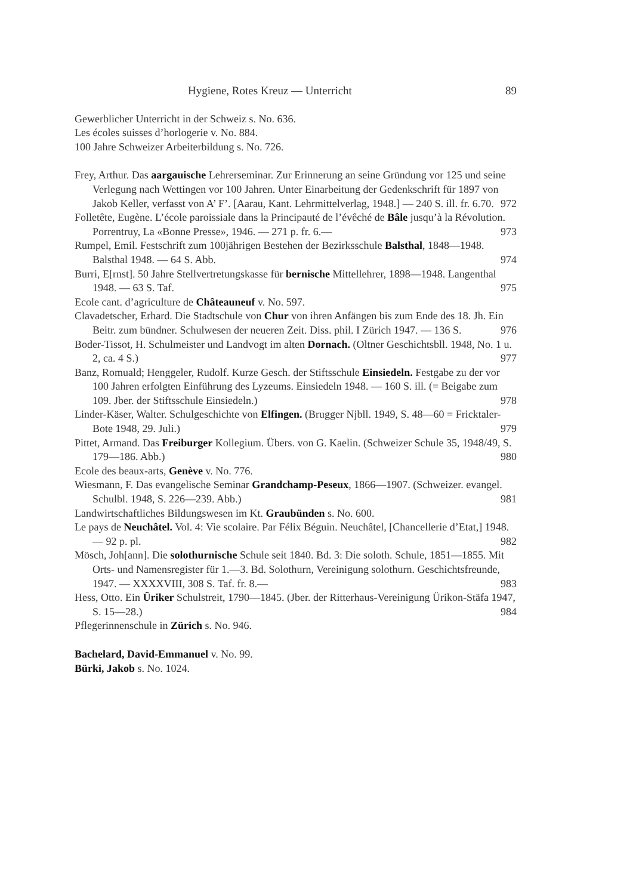Hygiene, Rotes Kreuz — Unterricht 89
Gewerblicher Unterricht in der Schweiz s. No. 636.
Les écoles suisses d’horlogerie v. No. 884.
100 Jahre Schweizer Arbeiterbildung s. No. 726.
Frey, Arthur. Das aargauische Lehrerseminar. Zur Erinnerung an seine Gründung vor 125 und seine Verlegung nach Wettingen vor 100 Jahren. Unter Einarbeitung der Gedenkschrift für 1897 von Jakob Keller, verfasst von A’ F’. [Aarau, Kant. Lehrmittelverlag, 1948.] — 240 S. ill. fr. 6.70. 972
Folletête, Eugène. L’école paroissiale dans la Principauté de l’évêché de Bâle jusqu’à la Révolution. Porrentruy, La «Bonne Presse», 1946. — 271 p. fr. 6.— 973
Rumpel, Emil. Festschrift zum 100jährigen Bestehen der Bezirksschule Balsthal, 1848—1948. Balsthal 1948. — 64 S. Abb. 974
Burri, E[rnst]. 50 Jahre Stellvertretungskasse für bernische Mittellehrer, 1898—1948. Langenthal 1948. — 63 S. Taf. 975
Ecole cant. d’agriculture de Châteauneuf v. No. 597.
Clavadetscher, Erhard. Die Stadtschule von Chur von ihren Anfängen bis zum Ende des 18. Jh. Ein Beitr. zum bündner. Schulwesen der neueren Zeit. Diss. phil. I Zürich 1947. — 136 S. 976
Boder-Tissot, H. Schulmeister und Landvogt im alten Dornach. (Oltner Geschichtsbll. 1948, No. 1 u. 2, ca. 4 S.) 977
Banz, Romuald; Henggeler, Rudolf. Kurze Gesch. der Stiftsschule Einsiedeln. Festgabe zu der vor 100 Jahren erfolgten Einführung des Lyzeums. Einsiedeln 1948. — 160 S. ill. (= Beigabe zum 109. Jber. der Stiftsschule Einsiedeln.) 978
Linder-Käser, Walter. Schulgeschichte von Elfingen. (Brugger Njbll. 1949, S. 48—60 = Fricktaler-Bote 1948, 29. Juli.) 979
Pittet, Armand. Das Freiburger Kollegium. Übers. von G. Kaelin. (Schweizer Schule 35, 1948/49, S. 179—186. Abb.) 980
Ecole des beaux-arts, Genève v. No. 776.
Wiesmann, F. Das evangelische Seminar Grandchamp-Peseux, 1866—1907. (Schweizer. evangel. Schulbl. 1948, S. 226—239. Abb.) 981
Landwirtschaftliches Bildungswesen im Kt. Graubünden s. No. 600.
Le pays de Neuchâtel. Vol. 4: Vie scolaire. Par Félix Béguin. Neuchâtel, [Chancellerie d’Etat,] 1948. — 92 p. pl. 982
Mösch, Joh[ann]. Die solothurnische Schule seit 1840. Bd. 3: Die soloth. Schule, 1851—1855. Mit Orts- und Namensregister für 1.—3. Bd. Solothurn, Vereinigung solothurn. Geschichtsfreunde, 1947. — XXXXVIII, 308 S. Taf. fr. 8.— 983
Hess, Otto. Ein Üriker Schulstreit, 1790—1845. (Jber. der Ritterhaus-Vereinigung Ürikon-Stäfa 1947, S. 15—28.) 984
Pflegerinnenschule in Zürich s. No. 946.
Bachelard, David-Emmanuel v. No. 99.
Bürki, Jakob s. No. 1024.